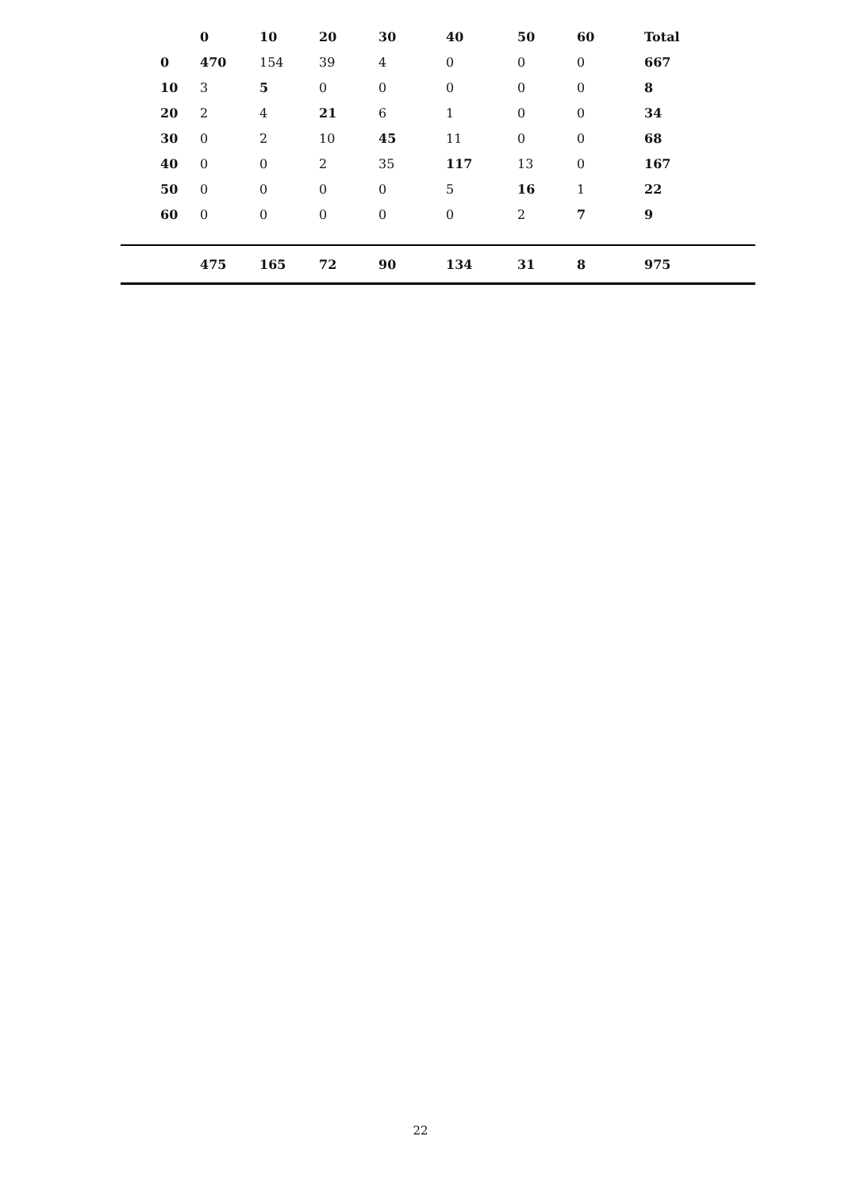| | 0 | 10 | 20 | 30 | 40 | 50 | 60 | Total |
| --- | --- | --- | --- | --- | --- | --- | --- | --- |
| 0 | 470 | 154 | 39 | 4 | 0 | 0 | 0 | 667 |
| 10 | 3 | 5 | 0 | 0 | 0 | 0 | 0 | 8 |
| 20 | 2 | 4 | 21 | 6 | 1 | 0 | 0 | 34 |
| 30 | 0 | 2 | 10 | 45 | 11 | 0 | 0 | 68 |
| 40 | 0 | 0 | 2 | 35 | 117 | 13 | 0 | 167 |
| 50 | 0 | 0 | 0 | 0 | 5 | 16 | 1 | 22 |
| 60 | 0 | 0 | 0 | 0 | 0 | 2 | 7 | 9 |
| | 475 | 165 | 72 | 90 | 134 | 31 | 8 | 975 |
22